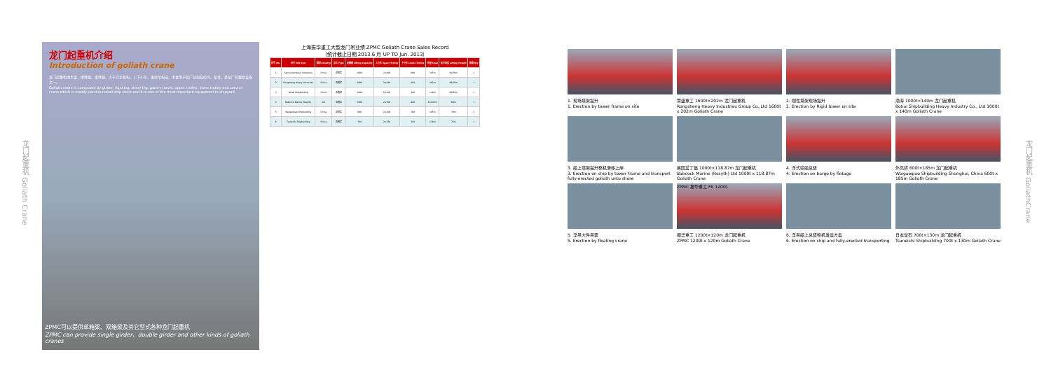龙门起重机 Goliath Crane
龙门起重机介绍
Introduction of goliath crane
龙门起重机由主梁、刚性腿、柔性腿、大车行走机构、上下小车、维修吊构成，主要用于船厂总组及船坞、船台，是船厂的重要设备之一。
Goliath crane is composed by girder, rigid leg, shear leg, gantry travel, upper trolley, lower trolley and service crane which is mainly used to install ship block and it is one of the most important equipment in shipyard.
ZPMC可以提供单箱梁、双箱梁及其它型式各种龙门起重机
ZPMC can provide single girder、double girder and other kinds of goliath cranes
上海振华重工大型龙门吊业绩 ZPMC Goliath Crane Sales Record
（统计截止日期 2013.6 月 UP TO Jun. 2013）
| 序号 No. | 用户 End User | 国家 Country | 型式 Type | 起重量 Lifting Capacity | 上小车 Upper Trolley | 下小车 Lower Trolley | 跨度 Span | 起升高度 Lifting Height | 数量 Qty |
| --- | --- | --- | --- | --- | --- | --- | --- | --- | --- |
| 1 | Samsung Heavy Industries | China | 双箱梁 | 1600 | 2×800 | 800 | 185m | 90/70m | 1 |
| 2 | Rongsheng Heavy Industries | China | 双箱梁 | 1600 | 2×800 | 800 | 202m | 90/70m | 1 |
| 3 | Bohai Shipbuilding | China | 双箱梁 | 1000 | 2×500 | 400 | 140m | 80/65m | 1 |
| 4 | Babcock Marine (Rosyth) | UK | 双箱梁 | 1000 | 2×500 | 400 | 118.87m | 68m | 1 |
| 5 | Waigaoqiao Shipbuilding | China | 双箱梁 | 600 | 2×300 | 300 | 185m | 70m | 1 |
| 6 | Tsuneishi Shipbuilding | China | 双箱梁 | 700 | 2×350 | 300 | 130m | 72m | 1 |
1. 现场塔架提升
1. Erection by tower frame on site
荣盛重工 1600t×202m 龙门起重机
Rongsheng Heavy Industries Group Co.,Ltd 1600t x 202m Goliath Crane
2. 刚性塔架现场提升
2. Erection by Rigid tower on site
渤海 1000t×140m 龙门起重机
Bohai Shipbuilding Heavy Industry Co., Ltd 1000t x 140m Goliath Crane
3. 船上塔架提升整机滑移上岸
3. Erection on ship by tower frame and transport fully-erected goliath unto shore
英国爱丁堡 1000t×118.87m 龙门起重机
Babcock Marine (Rosyth) Ltd 1000t x 118.87m Goliath Crane
4. 浮式驳船总装
4. Erection on barge by flotage
外高桥 600t×185m 龙门起重机
Waigaoqiao Shipbuilding Shanghai, China 600t x 185m Goliath Crane
ZPMC 振华重工 FR 12001
5. 浮吊大件吊装
5. Erection by floating crane
振华重工 1200t×120m 龙门起重机
ZPMC 1200t x 120m Goliath Crane
6. 浮吊船上总装整机发运方案
6. Erection on ship and fully-erected transporting
日本常石 700t×130m 龙门起重机
Tsuneishi Shipbuilding 700t x 130m Goliath Crane
龙门起重机 GoliathCrane